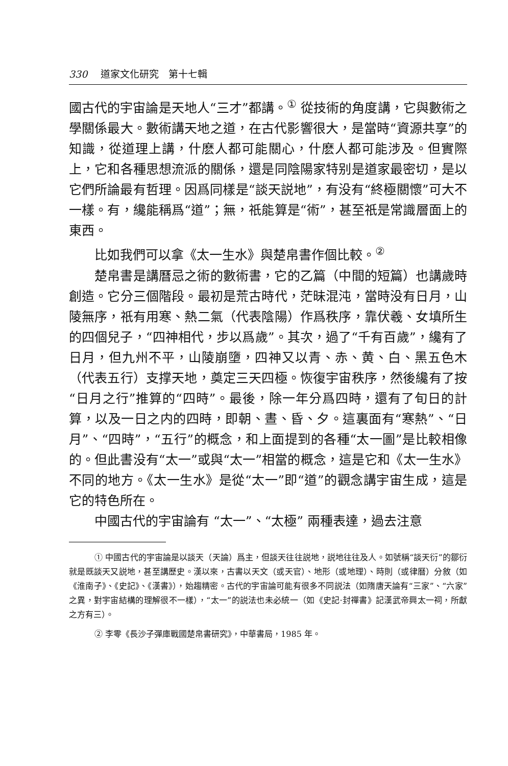330 道家文化研究　第十七輯
國古代的宇宙論是天地人“三才”都講。<sup>①</sup> 從技術的角度講，它與數術之學關係最大。數術講天地之道，在古代影響很大，是當時“資源共享”的知識，從道理上講，什麽人都可能關心，什麽人都可能涉及。但實際上，它和各種思想流派的關係，還是同陰陽家特别是道家最密切，是以它們所論最有哲理。因爲同樣是“談天説地”，有没有“終極關懷”可大不一樣。有，纔能稱爲“道”；無，祇能算是“術”，甚至祇是常識層面上的東西。
比如我們可以拿《太一生水》與楚帛書作個比較。<sup>②</sup>
楚帛書是講曆忌之術的數術書，它的乙篇（中間的短篇）也講歲時創造。它分三個階段。最初是荒古時代，茫昧混沌，當時没有日月，山陵無序，祇有用寒、熱二氣（代表陰陽）作爲秩序，靠伏羲、女填所生的四個兒子，“四神相代，步以爲歲”。其次，過了“千有百歲”，纔有了日月，但九州不平，山陵崩墮，四神又以青、赤、黄、白、黑五色木（代表五行）支撑天地，奠定三天四極。恢復宇宙秩序，然後纔有了按“日月之行”推算的“四時”。最後，除一年分爲四時，還有了旬日的計算，以及一日之内的四時，即朝、晝、昏、夕。這裏面有“寒熱”、“日月”、“四時”，“五行”的概念，和上面提到的各種“太一圖”是比較相像的。但此書没有“太一”或與“太一”相當的概念，這是它和《太一生水》不同的地方。《太一生水》是從“太一”即“道”的觀念講宇宙生成，這是它的特色所在。
中國古代的宇宙論有 “太一”、“太極” 兩種表達，過去注意
① 中國古代的宇宙論是以談天（天論）爲主，但談天往往説地，説地往往及人。如號稱“談天衍”的鄒衍就是既談天又説地，甚至講歷史。漢以來，古書以天文（或天官）、地形（或地理）、時則（或律曆）分敘（如《淮南子》、《史記》、《漢書》），始趨精密。古代的宇宙論可能有很多不同説法（如隋唐天論有“三家”、“六家”之異，對宇宙結構的理解很不一樣），“太一”的説法也未必統一（如《史記·封禪書》記漢武帝興太一祠，所獻之方有三）。
② 李零《長沙子彈庫戰國楚帛書研究》，中華書局，1985 年。